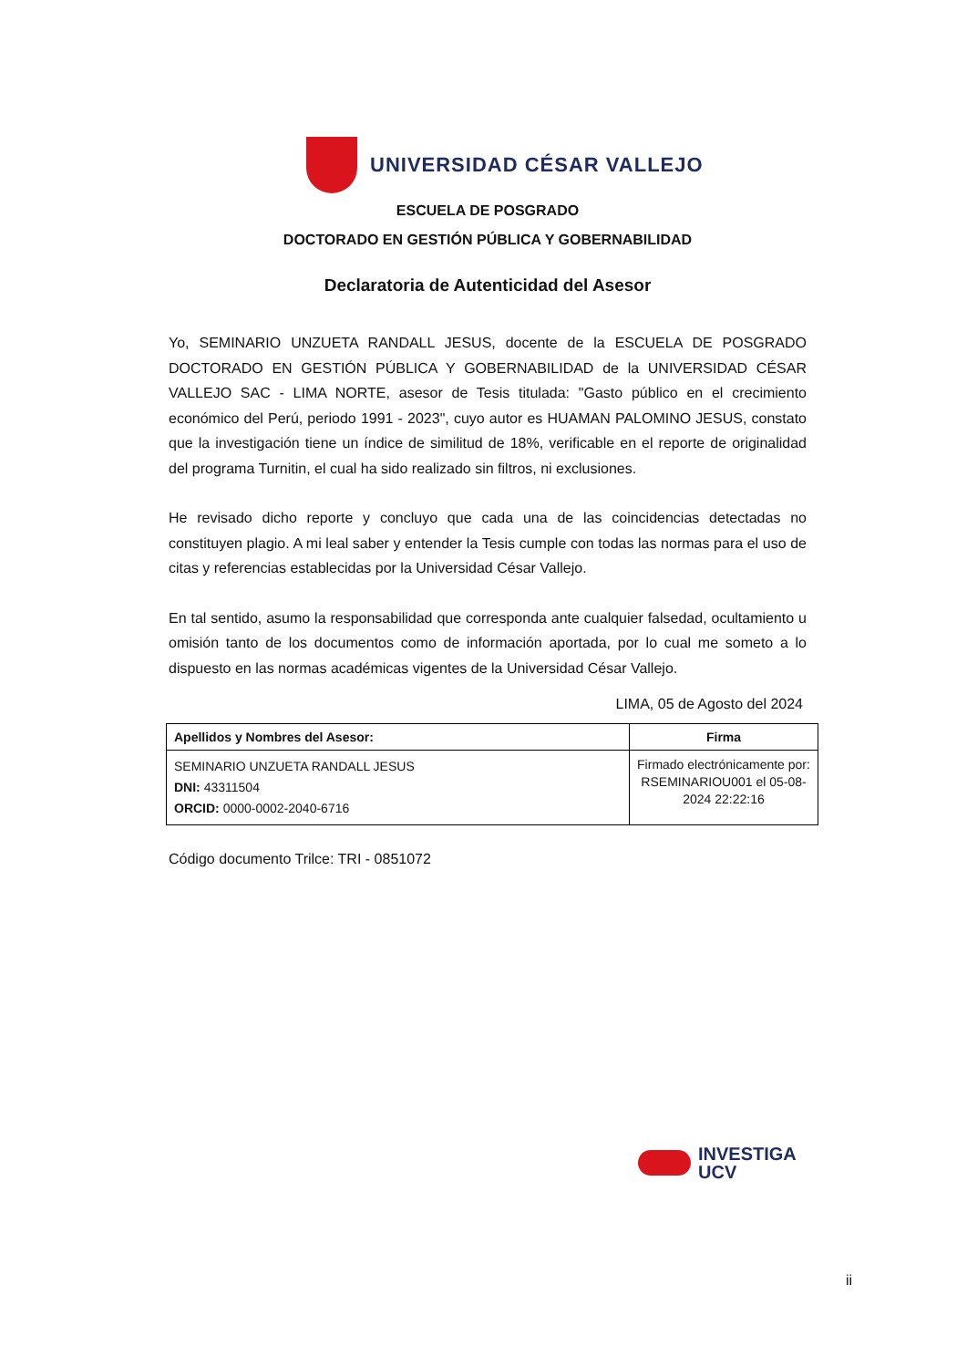UNIVERSIDAD CÉSAR VALLEJO
ESCUELA DE POSGRADO
DOCTORADO EN GESTIÓN PÚBLICA Y GOBERNABILIDAD
Declaratoria de Autenticidad del Asesor
Yo, SEMINARIO UNZUETA RANDALL JESUS, docente de la ESCUELA DE POSGRADO DOCTORADO EN GESTIÓN PÚBLICA Y GOBERNABILIDAD de la UNIVERSIDAD CÉSAR VALLEJO SAC - LIMA NORTE, asesor de Tesis titulada: "Gasto público en el crecimiento económico del Perú, periodo 1991 - 2023", cuyo autor es HUAMAN PALOMINO JESUS, constato que la investigación tiene un índice de similitud de 18%, verificable en el reporte de originalidad del programa Turnitin, el cual ha sido realizado sin filtros, ni exclusiones.
He revisado dicho reporte y concluyo que cada una de las coincidencias detectadas no constituyen plagio. A mi leal saber y entender la Tesis cumple con todas las normas para el uso de citas y referencias establecidas por la Universidad César Vallejo.
En tal sentido, asumo la responsabilidad que corresponda ante cualquier falsedad, ocultamiento u omisión tanto de los documentos como de información aportada, por lo cual me someto a lo dispuesto en las normas académicas vigentes de la Universidad César Vallejo.
LIMA, 05 de Agosto del 2024
| Apellidos y Nombres del Asesor: | Firma |
| --- | --- |
| SEMINARIO UNZUETA RANDALL JESUS DNI: 43311504 ORCID: 0000-0002-2040-6716 | Firmado electrónicamente por: RSEMINARIOU001 el 05-08-2024 22:22:16 |
Código documento Trilce: TRI - 0851072
INVESTIGA
UCV
ii